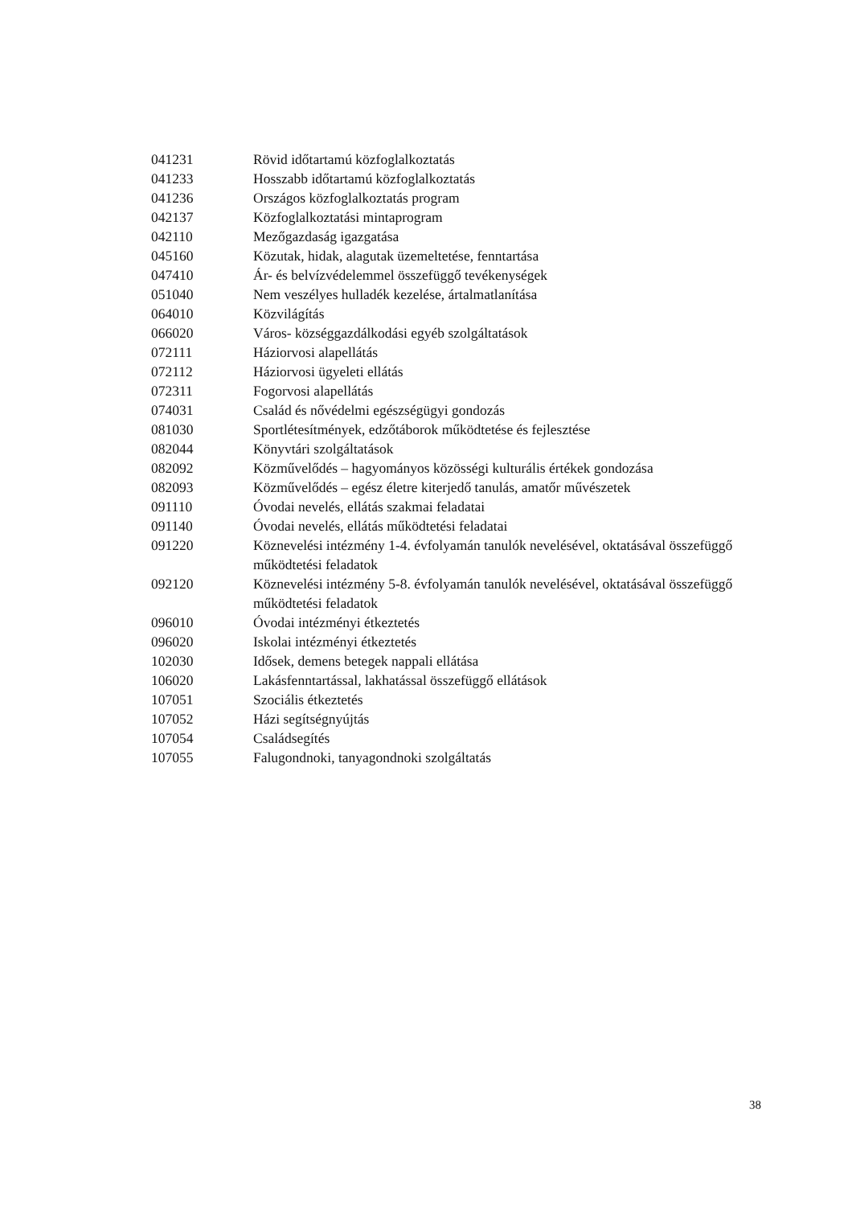| 041231 | Rövid időtartamú közfoglalkoztatás |
| 041233 | Hosszabb időtartamú közfoglalkoztatás |
| 041236 | Országos közfoglalkoztatás program |
| 042137 | Közfoglalkoztatási mintaprogram |
| 042110 | Mezőgazdaság igazgatása |
| 045160 | Közutak, hidak, alagutak üzemeltetése, fenntartása |
| 047410 | Ár- és belvízvédelemmel összefüggő tevékenységek |
| 051040 | Nem veszélyes hulladék kezelése, ártalmatlanítása |
| 064010 | Közvilágítás |
| 066020 | Város- községgazdálkodási egyéb szolgáltatások |
| 072111 | Háziorvosi alapellátás |
| 072112 | Háziorvosi ügyeleti ellátás |
| 072311 | Fogorvosi alapellátás |
| 074031 | Család és nővédelmi egészségügyi gondozás |
| 081030 | Sportlétesítmények, edzőtáborok működtetése és fejlesztése |
| 082044 | Könyvtári szolgáltatások |
| 082092 | Közművelődés – hagyományos közösségi kulturális értékek gondozása |
| 082093 | Közművelődés – egész életre kiterjedő tanulás, amatőr művészetek |
| 091110 | Óvodai nevelés, ellátás szakmai feladatai |
| 091140 | Óvodai nevelés, ellátás működtetési feladatai |
| 091220 | Köznevelési intézmény 1-4. évfolyamán tanulók nevelésével, oktatásával összefüggő működtetési feladatok |
| 092120 | Köznevelési intézmény 5-8. évfolyamán tanulók nevelésével, oktatásával összefüggő működtetési feladatok |
| 096010 | Óvodai intézményi étkeztetés |
| 096020 | Iskolai intézményi étkeztetés |
| 102030 | Idősek, demens betegek nappali ellátása |
| 106020 | Lakásfenntartással, lakhatással összefüggő ellátások |
| 107051 | Szociális étkeztetés |
| 107052 | Házi segítségnyújtás |
| 107054 | Családsegítés |
| 107055 | Falugondnoki, tanyagondnoki szolgáltatás |
38